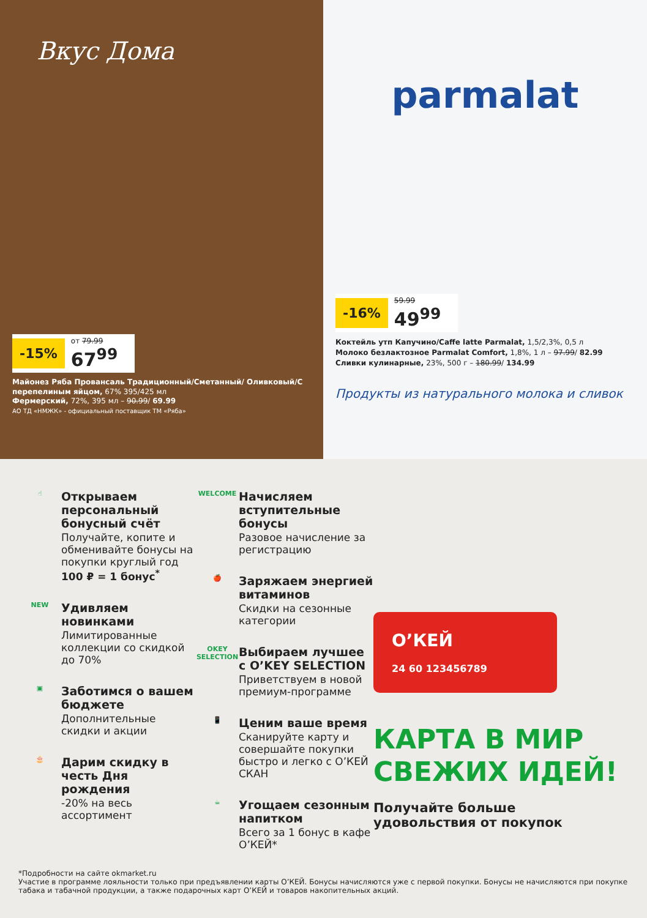Вкус Дома
-15% от 79.99
67<sup>99</sup>
Майонез Ряба Провансаль Традиционный/Сметанный/ Оливковый/С перепелиным яйцом, 67% 395/425 мл
Фермерский, 72%, 395 мл – 90.99/ 69.99
АО ТД «НМЖК» - официальный поставщик ТМ «Ряба»
parmalat
-16% 59.99
49<sup>99</sup>
Коктейль утп Капучино/Caffe latte Parmalat, 1,5/2,3%, 0,5 л
Молоко безлактозное Parmalat Comfort, 1,8%, 1 л – 97.99/ 82.99
Сливки кулинарные, 23%, 500 г – 180.99/ 134.99
Продукты из натурального молока и сливок
☝
Открываем персональный бонусный счёт
Получайте, копите и обменивайте бонусы на покупки круглый год
100 ₽ = 1 бонус<sup>*</sup>
NEW
Удивляем новинками
Лимитированные коллекции со скидкой до 70%
▣
Заботимся о вашем бюджете
Дополнительные скидки и акции
🎂
Дарим скидку в честь Дня рождения
-20% на весь ассортимент
WELCOME
Начисляем вступительные бонусы
Разовое начисление за регистрацию
🍎
Заряжаем энергией витаминов
Скидки на сезонные категории
OKEY SELECTION
Выбираем лучшее с O’KEY SELECTION
Приветствуем в новой премиум-программе
📱
Ценим ваше время
Сканируйте карту и совершайте покупки быстро и легко с О’КЕЙ СКАН
☕
Угощаем сезонным напитком
Всего за 1 бонус в кафе О’КЕЙ*
О’КЕЙ
24 60 123456789
КАРТА В МИР СВЕЖИХ ИДЕЙ!
Получайте больше удовольствия от покупок
*Подробности на сайте okmarket.ru
Участие в программе лояльности только при предъявлении карты О’КЕЙ. Бонусы начисляются уже с первой покупки. Бонусы не начисляются при покупке табака и табачной продукции, а также подарочных карт О’КЕЙ и товаров накопительных акций.